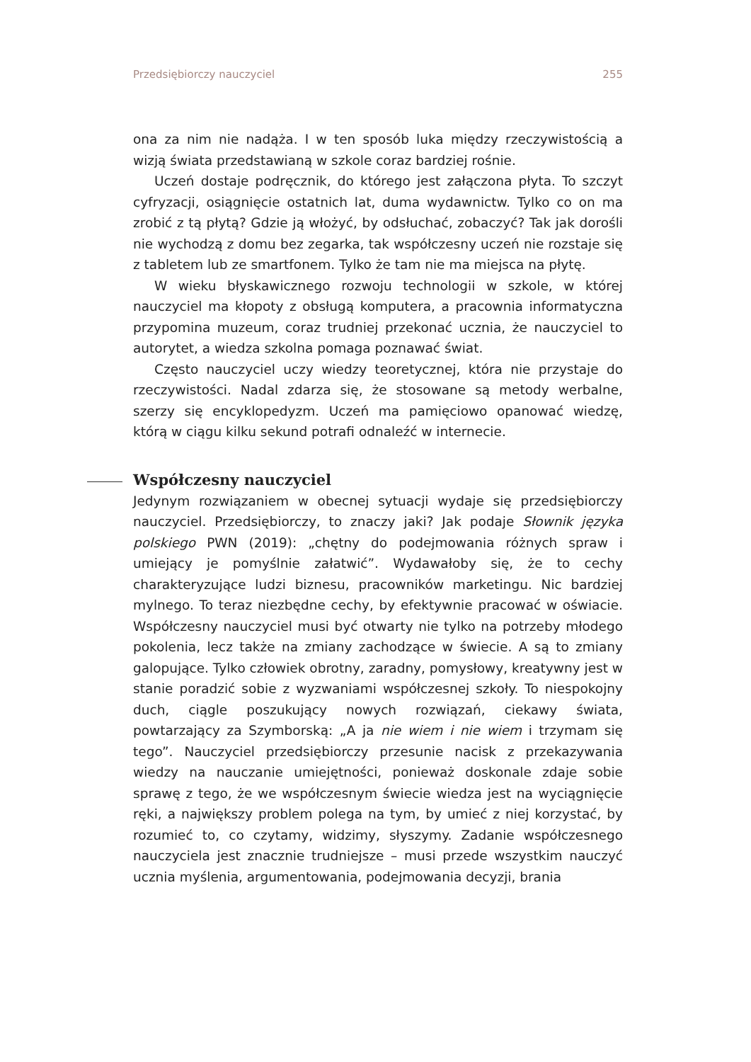Przedsiębiorczy nauczyciel 255
ona za nim nie nadąża. I w ten sposób luka między rzeczywistością a wizją świata przedstawianą w szkole coraz bardziej rośnie.
Uczeń dostaje podręcznik, do którego jest załączona płyta. To szczyt cyfryzacji, osiągnięcie ostatnich lat, duma wydawnictw. Tylko co on ma zrobić z tą płytą? Gdzie ją włożyć, by odsłuchać, zobaczyć? Tak jak dorośli nie wychodzą z domu bez zegarka, tak współczesny uczeń nie rozstaje się z tabletem lub ze smartfonem. Tylko że tam nie ma miejsca na płytę.
W wieku błyskawicznego rozwoju technologii w szkole, w której nauczyciel ma kłopoty z obsługą komputera, a pracownia informatyczna przypomina muzeum, coraz trudniej przekonać ucznia, że nauczyciel to autorytet, a wiedza szkolna pomaga poznawać świat.
Często nauczyciel uczy wiedzy teoretycznej, która nie przystaje do rzeczywistości. Nadal zdarza się, że stosowane są metody werbalne, szerzy się encyklopedyzm. Uczeń ma pamięciowo opanować wiedzę, którą w ciągu kilku sekund potrafi odnaleźć w internecie.
Współczesny nauczyciel
Jedynym rozwiązaniem w obecnej sytuacji wydaje się przedsiębiorczy nauczyciel. Przedsiębiorczy, to znaczy jaki? Jak podaje Słownik języka polskiego PWN (2019): „chętny do podejmowania różnych spraw i umiejący je pomyślnie załatwić”. Wydawałoby się, że to cechy charakteryzujące ludzi biznesu, pracowników marketingu. Nic bardziej mylnego. To teraz niezbędne cechy, by efektywnie pracować w oświacie. Współczesny nauczyciel musi być otwarty nie tylko na potrzeby młodego pokolenia, lecz także na zmiany zachodzące w świecie. A są to zmiany galopujące. Tylko człowiek obrotny, zaradny, pomysłowy, kreatywny jest w stanie poradzić sobie z wyzwaniami współczesnej szkoły. To niespokojny duch, ciągle poszukujący nowych rozwiązań, ciekawy świata, powtarzający za Szymborską: „A ja nie wiem i nie wiem i trzymam się tego”. Nauczyciel przedsiębiorczy przesunie nacisk z przekazywania wiedzy na nauczanie umiejętności, ponieważ doskonale zdaje sobie sprawę z tego, że we współczesnym świecie wiedza jest na wyciągnięcie ręki, a największy problem polega na tym, by umieć z niej korzystać, by rozumieć to, co czytamy, widzimy, słyszymy. Zadanie współczesnego nauczyciela jest znacznie trudniejsze – musi przede wszystkim nauczyć ucznia myślenia, argumentowania, podejmowania decyzji, brania